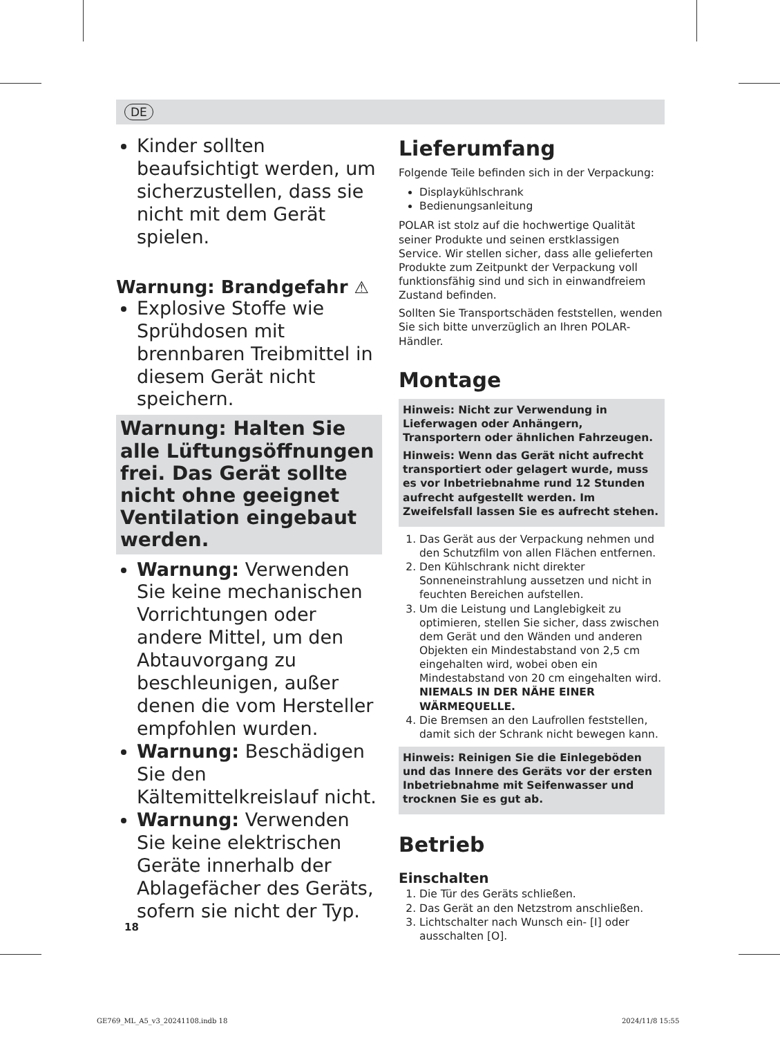DE
Kinder sollten beaufsichtigt werden, um sicherzustellen, dass sie nicht mit dem Gerät spielen.
Warnung: Brandgefahr ⚠
Explosive Stoffe wie Sprühdosen mit brennbaren Treibmittel in diesem Gerät nicht speichern.
Warnung: Halten Sie alle Lüftungsöffnungen frei. Das Gerät sollte nicht ohne geeignet Ventilation eingebaut werden.
Warnung: Verwenden Sie keine mechanischen Vorrichtungen oder andere Mittel, um den Abtauvorgang zu beschleunigen, außer denen die vom Hersteller empfohlen wurden.
Warnung: Beschädigen Sie den Kältemittelkreislauf nicht.
Warnung: Verwenden Sie keine elektrischen Geräte innerhalb der Ablagefächer des Geräts, sofern sie nicht der Typ.
Lieferumfang
Folgende Teile befinden sich in der Verpackung:
Displaykühlschrank
Bedienungsanleitung
POLAR ist stolz auf die hochwertige Qualität seiner Produkte und seinen erstklassigen Service. Wir stellen sicher, dass alle gelieferten Produkte zum Zeitpunkt der Verpackung voll funktionsfähig sind und sich in einwandfreiem Zustand befinden.
Sollten Sie Transportschäden feststellen, wenden Sie sich bitte unverzüglich an Ihren POLAR-Händler.
Montage
Hinweis: Nicht zur Verwendung in Lieferwagen oder Anhängern, Transportern oder ähnlichen Fahrzeugen.
Hinweis: Wenn das Gerät nicht aufrecht transportiert oder gelagert wurde, muss es vor Inbetriebnahme rund 12 Stunden aufrecht aufgestellt werden. Im Zweifelsfall lassen Sie es aufrecht stehen.
1. Das Gerät aus der Verpackung nehmen und den Schutzfilm von allen Flächen entfernen.
2. Den Kühlschrank nicht direkter Sonneneinstrahlung aussetzen und nicht in feuchten Bereichen aufstellen.
3. Um die Leistung und Langlebigkeit zu optimieren, stellen Sie sicher, dass zwischen dem Gerät und den Wänden und anderen Objekten ein Mindestabstand von 2,5 cm eingehalten wird, wobei oben ein Mindestabstand von 20 cm eingehalten wird. NIEMALS IN DER NÄHE EINER WÄRMEQUELLE.
4. Die Bremsen an den Laufrollen feststellen, damit sich der Schrank nicht bewegen kann.
Hinweis: Reinigen Sie die Einlegeböden und das Innere des Geräts vor der ersten Inbetriebnahme mit Seifenwasser und trocknen Sie es gut ab.
Betrieb
Einschalten
1. Die Tür des Geräts schließen.
2. Das Gerät an den Netzstrom anschließen.
3. Lichtschalter nach Wunsch ein- [I] oder ausschalten [O].
18
GE769_ML_A5_v3_20241108.indb 18
2024/11/8 15:55